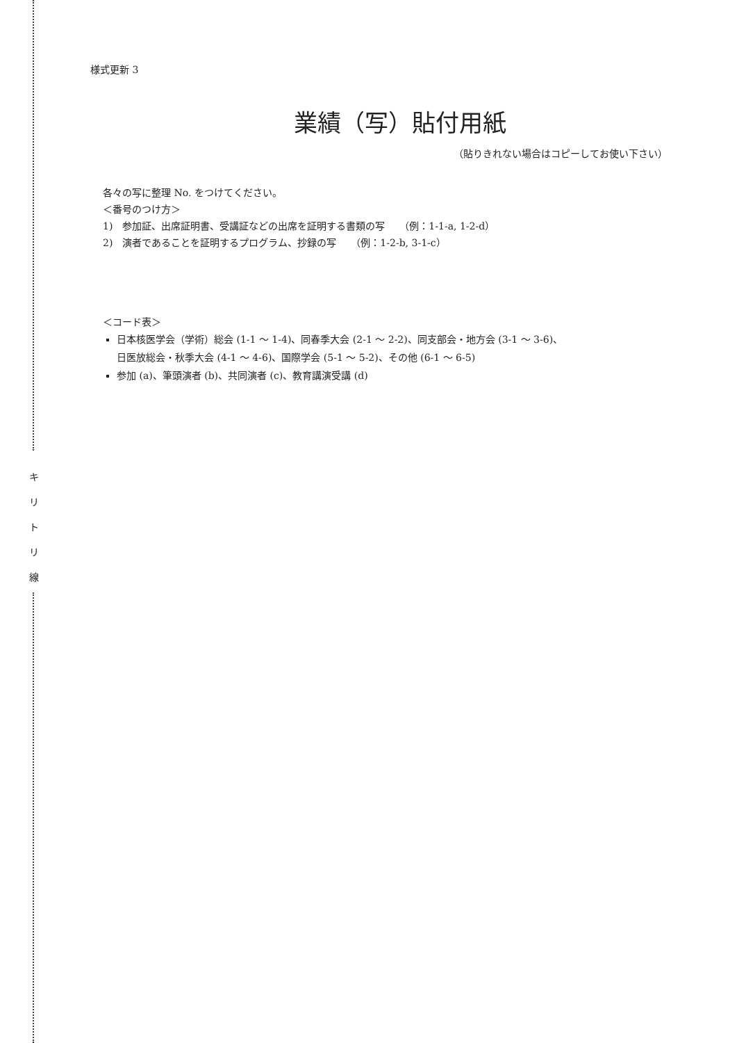キ
リ
ト
リ
線
様式更新 3
業績（写）貼付用紙
（貼りきれない場合はコピーしてお使い下さい）
各々の写に整理 No. をつけてください。
＜番号のつけ方＞
1)　参加証、出席証明書、受講証などの出席を証明する書類の写　　（例：1-1-a, 1-2-d）
2)　演者であることを証明するプログラム、抄録の写　　（例：1-2-b, 3-1-c）
＜コード表＞
日本核医学会（学術）総会 (1-1 ～ 1-4)、同春季大会 (2-1 ～ 2-2)、同支部会・地方会 (3-1 ～ 3-6)、
日医放総会・秋季大会 (4-1 ～ 4-6)、国際学会 (5-1 ～ 5-2)、その他 (6-1 ～ 6-5)
参加 (a)、筆頭演者 (b)、共同演者 (c)、教育講演受講 (d)